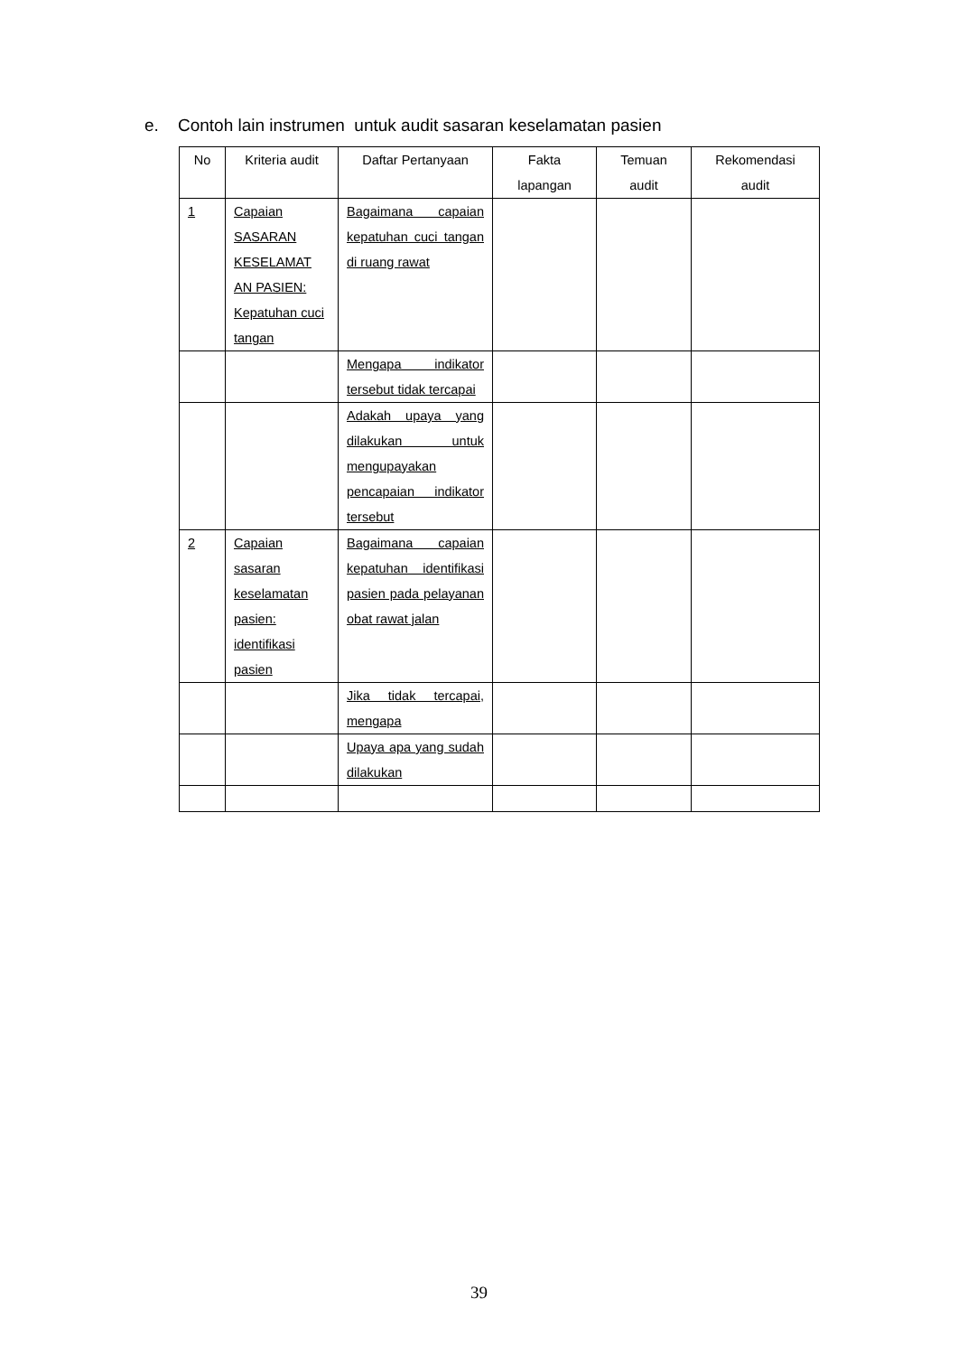e. Contoh lain instrumen untuk audit sasaran keselamatan pasien
| No | Kriteria audit | Daftar Pertanyaan | Fakta lapangan | Temuan audit | Rekomendasi audit |
| --- | --- | --- | --- | --- | --- |
| 1 | Capaian SASARAN KESELAMAT AN PASIEN: Kepatuhan cuci tangan | Bagaimana capaian kepatuhan cuci tangan di ruang rawat | | | |
| | | Mengapa indikator tersebut tidak tercapai | | | |
| | | Adakah upaya yang dilakukan untuk mengupayakan pencapaian indikator tersebut | | | |
| 2 | Capaian sasaran keselamatan pasien: identifikasi pasien | Bagaimana capaian kepatuhan identifikasi pasien pada pelayanan obat rawat jalan | | | |
| | | Jika tidak tercapai, mengapa | | | |
| | | Upaya apa yang sudah dilakukan | | | |
39